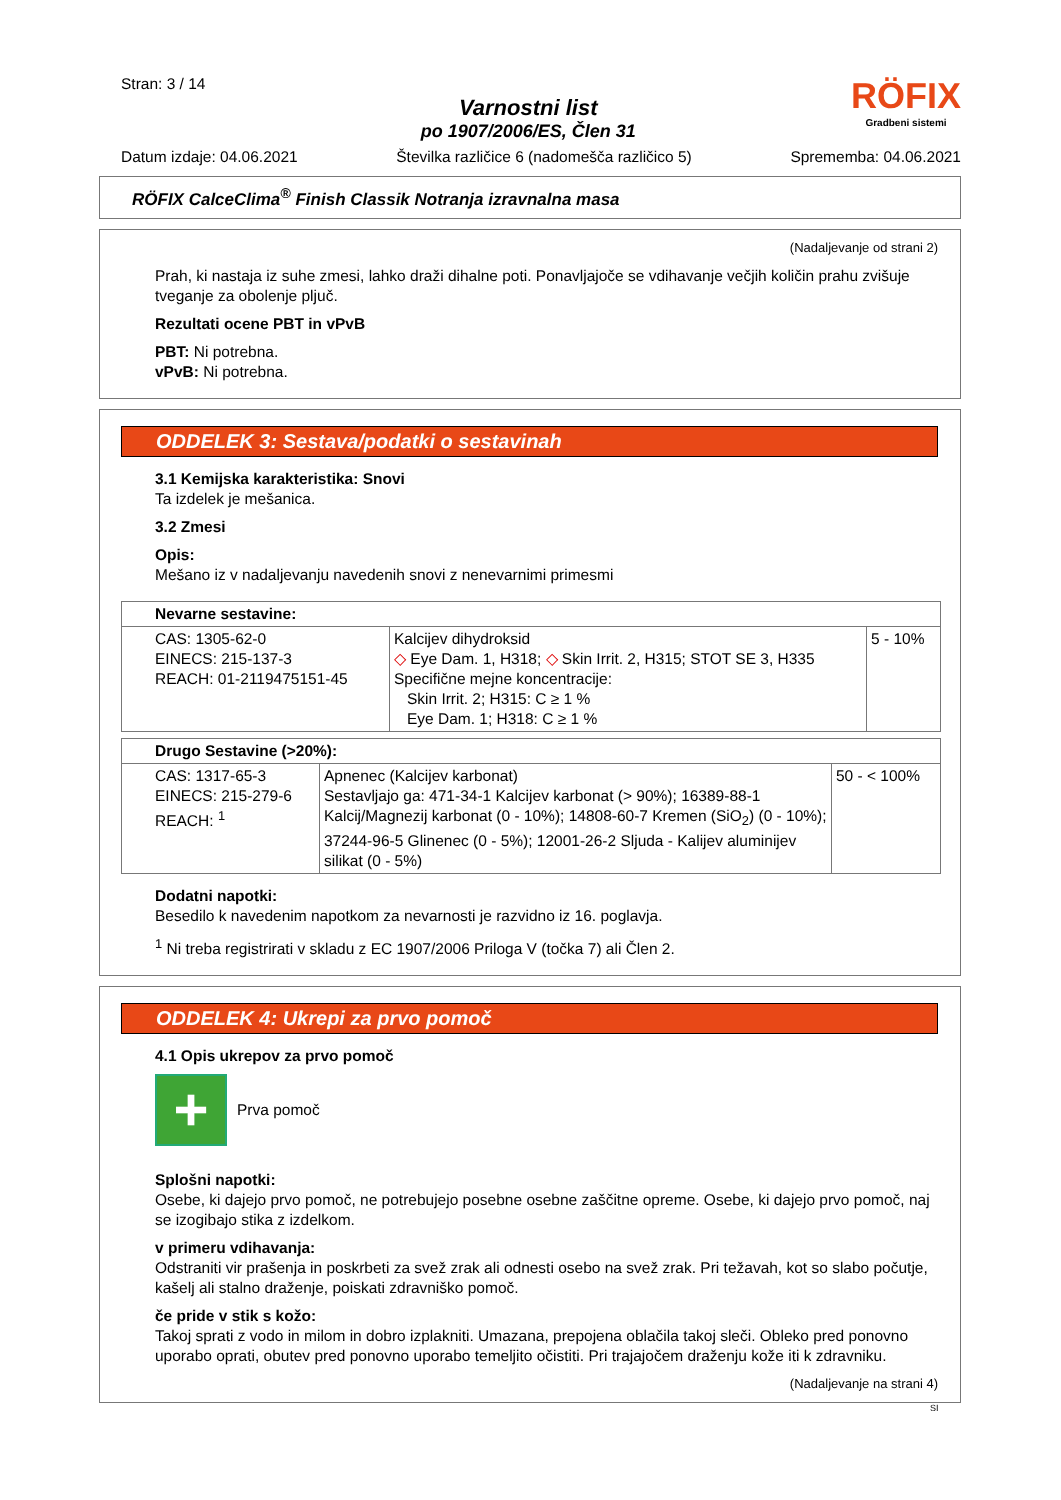Stran: 3 / 14
Varnostni list
po 1907/2006/ES, Člen 31
RÖFIX
Gradbeni sistemi
Datum izdaje: 04.06.2021 Številka različice 6 (nadomešča različico 5) Sprememba: 04.06.2021
RÖFIX CalceClima<sup>®</sup> Finish Classik Notranja izravnalna masa
(Nadaljevanje od strani 2)
Prah, ki nastaja iz suhe zmesi, lahko draži dihalne poti. Ponavljajoče se vdihavanje večjih količin prahu zvišuje tveganje za obolenje pljuč.
Rezultati ocene PBT in vPvB
PBT: Ni potrebna.
vPvB: Ni potrebna.
ODDELEK 3: Sestava/podatki o sestavinah
3.1 Kemijska karakteristika: Snovi
Ta izdelek je mešanica.
3.2 Zmesi
Opis:
Mešano iz v nadaljevanju navedenih snovi z nenevarnimi primesmi
| Nevarne sestavine: | | |
| CAS: 1305-62-0 EINECS: 215-137-3 REACH: 01-2119475151-45 | Kalcijev dihydroksid ◇ Eye Dam. 1, H318; ◇ Skin Irrit. 2, H315; STOT SE 3, H335 Specifične mejne koncentracije: Skin Irrit. 2; H315: C ≥ 1 % Eye Dam. 1; H318: C ≥ 1 % | 5 - 10% |
| Drugo Sestavine (>20%): | | |
| CAS: 1317-65-3 EINECS: 215-279-6 REACH: <sup>1</sup> | Apnenec (Kalcijev karbonat) Sestavljajo ga: 471-34-1 Kalcijev karbonat (> 90%); 16389-88-1 Kalcij/Magnezij karbonat (0 - 10%); 14808-60-7 Kremen (SiO<sub>2</sub>) (0 - 10%); 37244-96-5 Glinenec (0 - 5%); 12001-26-2 Sljuda - Kalijev aluminijev silikat (0 - 5%) | 50 - < 100% |
Dodatni napotki:
Besedilo k navedenim napotkom za nevarnosti je razvidno iz 16. poglavja.
<sup>1</sup> Ni treba registrirati v skladu z EC 1907/2006 Priloga V (točka 7) ali Člen 2.
ODDELEK 4: Ukrepi za prvo pomoč
4.1 Opis ukrepov za prvo pomoč
+
Prva pomoč
Splošni napotki:
Osebe, ki dajejo prvo pomoč, ne potrebujejo posebne osebne zaščitne opreme. Osebe, ki dajejo prvo pomoč, naj se izogibajo stika z izdelkom.
v primeru vdihavanja:
Odstraniti vir prašenja in poskrbeti za svež zrak ali odnesti osebo na svež zrak. Pri težavah, kot so slabo počutje, kašelj ali stalno draženje, poiskati zdravniško pomoč.
če pride v stik s kožo:
Takoj sprati z vodo in milom in dobro izplakniti. Umazana, prepojena oblačila takoj sleči. Obleko pred ponovno uporabo oprati, obutev pred ponovno uporabo temeljito očistiti. Pri trajajočem draženju kože iti k zdravniku.
(Nadaljevanje na strani 4)
SI